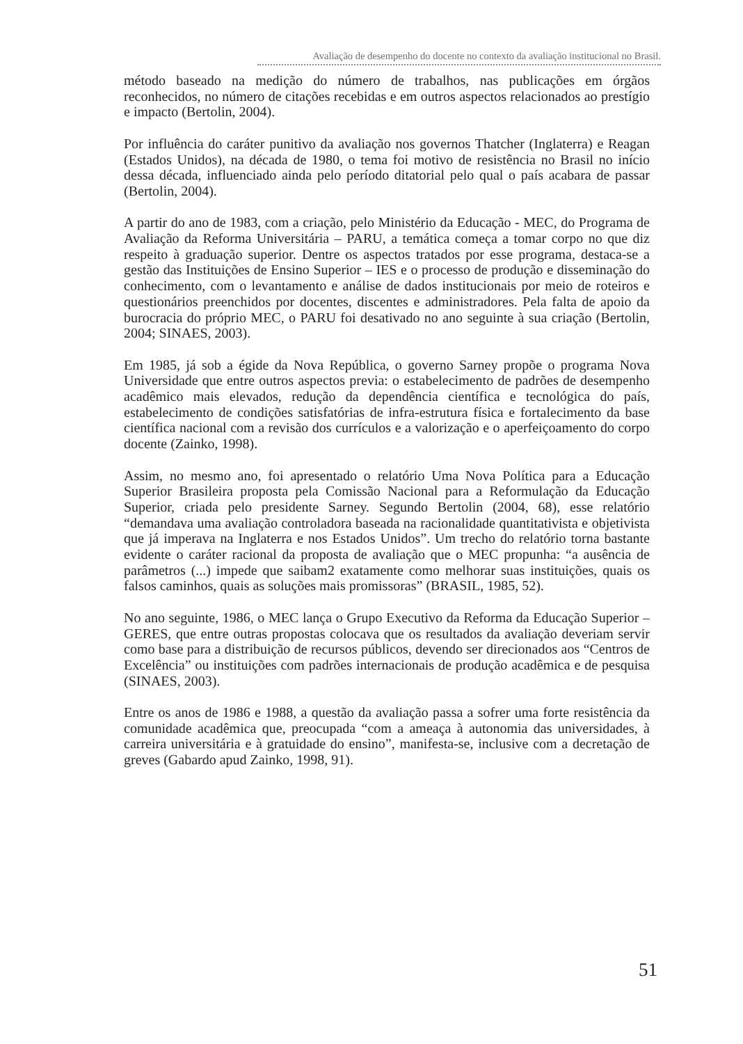Avaliação de desempenho do docente no contexto da avaliação institucional no Brasil.
método baseado na medição do número de trabalhos, nas publicações em órgãos reconhecidos, no número de citações recebidas e em outros aspectos relacionados ao prestígio e impacto (Bertolin, 2004).
Por influência do caráter punitivo da avaliação nos governos Thatcher (Inglaterra) e Reagan (Estados Unidos), na década de 1980, o tema foi motivo de resistência no Brasil no início dessa década, influenciado ainda pelo período ditatorial pelo qual o país acabara de passar (Bertolin, 2004).
A partir do ano de 1983, com a criação, pelo Ministério da Educação - MEC, do Programa de Avaliação da Reforma Universitária – PARU, a temática começa a tomar corpo no que diz respeito à graduação superior. Dentre os aspectos tratados por esse programa, destaca-se a gestão das Instituições de Ensino Superior – IES e o processo de produção e disseminação do conhecimento, com o levantamento e análise de dados institucionais por meio de roteiros e questionários preenchidos por docentes, discentes e administradores. Pela falta de apoio da burocracia do próprio MEC, o PARU foi desativado no ano seguinte à sua criação (Bertolin, 2004; SINAES, 2003).
Em 1985, já sob a égide da Nova República, o governo Sarney propõe o programa Nova Universidade que entre outros aspectos previa: o estabelecimento de padrões de desempenho acadêmico mais elevados, redução da dependência científica e tecnológica do país, estabelecimento de condições satisfatórias de infra-estrutura física e fortalecimento da base científica nacional com a revisão dos currículos e a valorização e o aperfeiçoamento do corpo docente (Zainko, 1998).
Assim, no mesmo ano, foi apresentado o relatório Uma Nova Política para a Educação Superior Brasileira proposta pela Comissão Nacional para a Reformulação da Educação Superior, criada pelo presidente Sarney. Segundo Bertolin (2004, 68), esse relatório “demandava uma avaliação controladora baseada na racionalidade quantitativista e objetivista que já imperava na Inglaterra e nos Estados Unidos”. Um trecho do relatório torna bastante evidente o caráter racional da proposta de avaliação que o MEC propunha: “a ausência de parâmetros (...) impede que saibam2 exatamente como melhorar suas instituições, quais os falsos caminhos, quais as soluções mais promissoras” (BRASIL, 1985, 52).
No ano seguinte, 1986, o MEC lança o Grupo Executivo da Reforma da Educação Superior – GERES, que entre outras propostas colocava que os resultados da avaliação deveriam servir como base para a distribuição de recursos públicos, devendo ser direcionados aos “Centros de Excelência” ou instituições com padrões internacionais de produção acadêmica e de pesquisa (SINAES, 2003).
Entre os anos de 1986 e 1988, a questão da avaliação passa a sofrer uma forte resistência da comunidade acadêmica que, preocupada “com a ameaça à autonomia das universidades, à carreira universitária e à gratuidade do ensino”, manifesta-se, inclusive com a decretação de greves (Gabardo apud Zainko, 1998, 91).
51